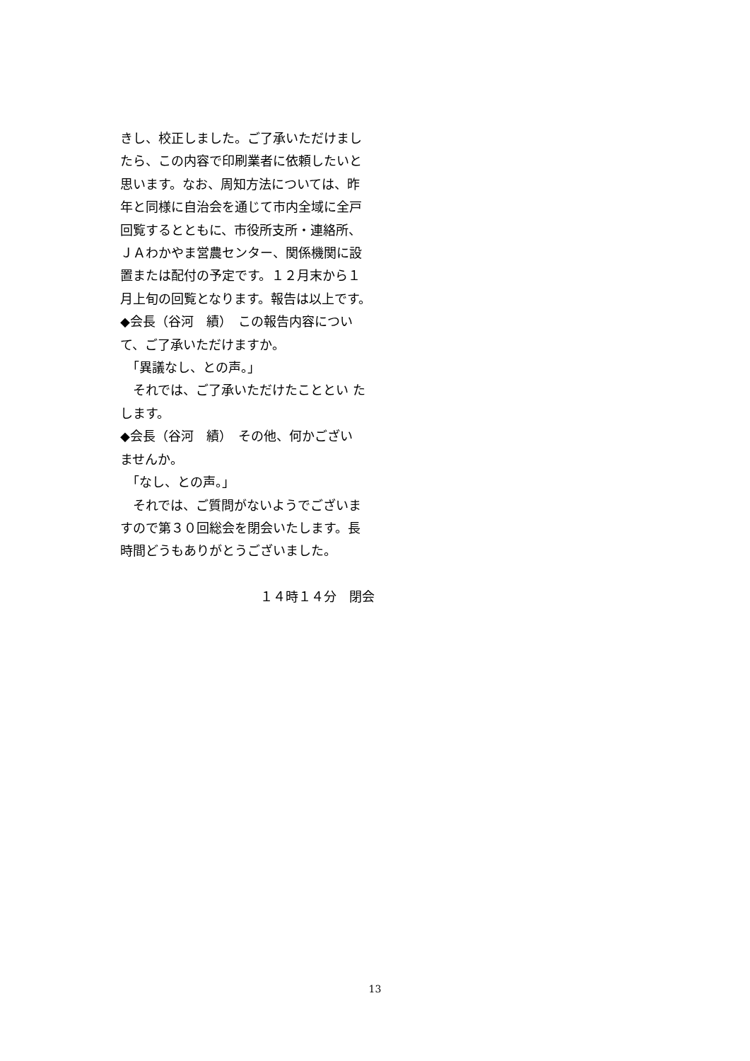きし、校正しました。ご了承いただけまし
たら、この内容で印刷業者に依頼したいと
思います。なお、周知方法については、昨
年と同様に自治会を通じて市内全域に全戸
回覧するとともに、市役所支所・連絡所、
ＪＡわかやま営農センター、関係機関に設
置または配付の予定です。１２月末から１
月上旬の回覧となります。報告は以上です。
◆会長（谷河　績）　この報告内容につい
て、ご了承いただけますか。
　「異議なし、との声。」
　それでは、ご了承いただけたこととい た
します。
◆会長（谷河　績）　その他、何かござい
ませんか。
　「なし、との声。」
　それでは、ご質問がないようでございま
すので第３０回総会を閉会いたします。長
時間どうもありがとうございました。
１４時１４分　閉会
13